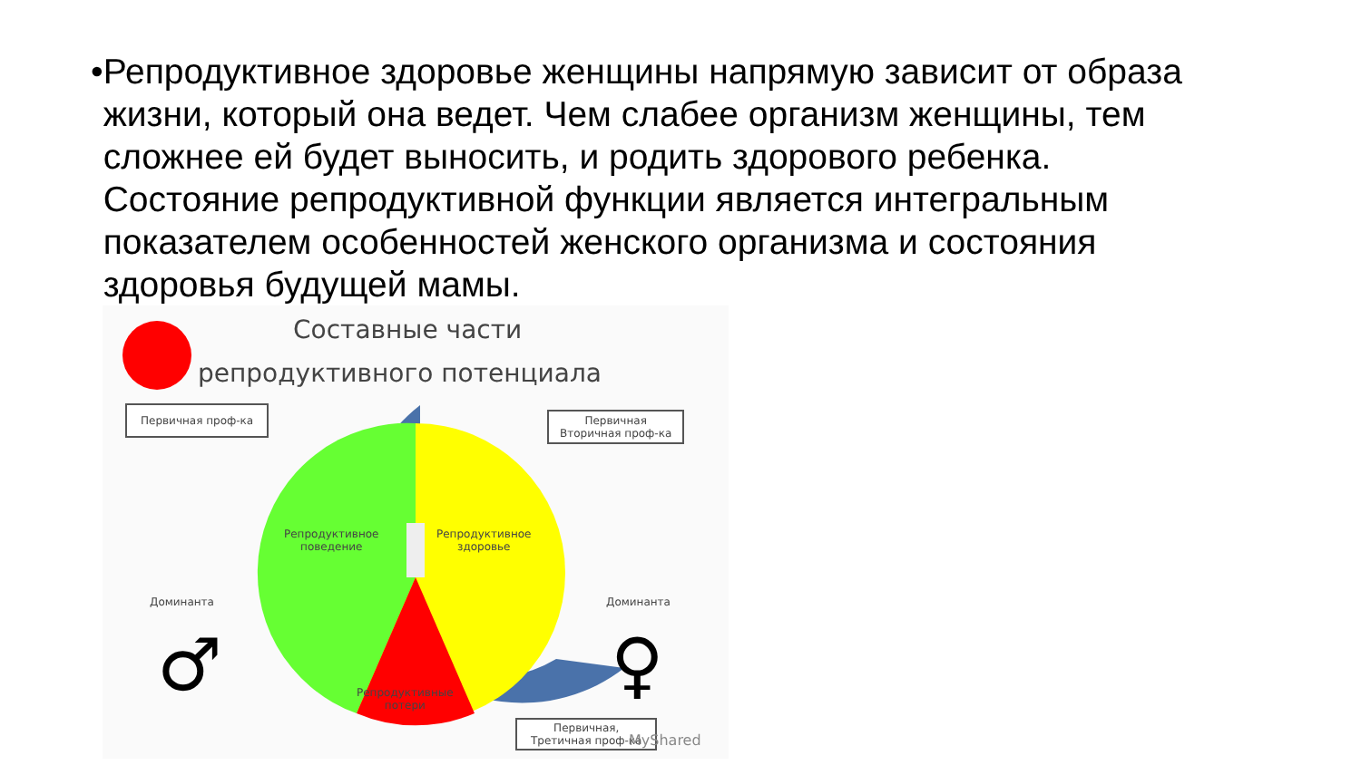•
Репродуктивное здоровье женщины напрямую зависит от образа жизни, который она ведет. Чем слабее организм женщины, тем сложнее ей будет выносить, и родить здорового ребенка. Состояние репродуктивной функции является интегральным показателем особенностей женского организма и состояния здоровья будущей мамы.
Составные части
репродуктивного потенциала
Первичная проф-ка
Первичная
Вторичная проф-ка
Репродуктивное
поведение
Репродуктивное
здоровье
Репродуктивные
потери
Доминанта Доминанта
♂ ♀
Первичная,
Третичная проф-ка
MyShared